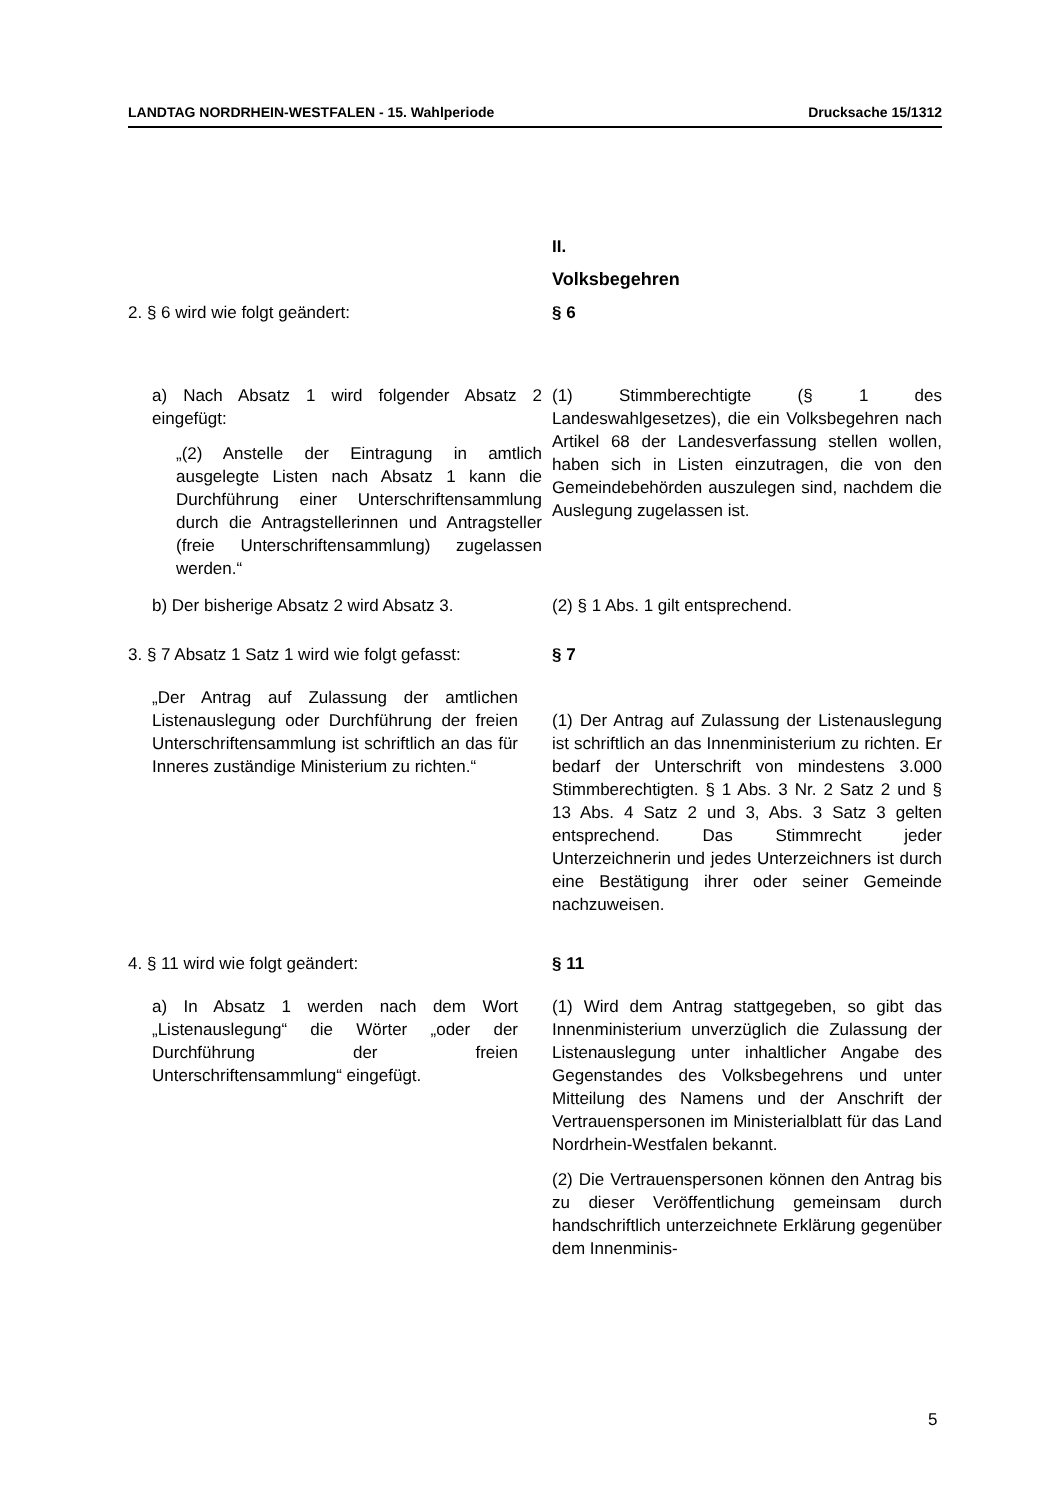LANDTAG NORDRHEIN-WESTFALEN - 15. Wahlperiode Drucksache 15/1312
II.
Volksbegehren
2. § 6 wird wie folgt geändert: § 6
a) Nach Absatz 1 wird folgender Absatz 2 eingefügt:
„(2) Anstelle der Eintragung in amtlich ausgelegte Listen nach Absatz 1 kann die Durchführung einer Unterschriftensammlung durch die Antragstellerinnen und Antragsteller (freie Unterschriftensammlung) zugelassen werden.“
(1) Stimmberechtigte (§ 1 des Landeswahlgesetzes), die ein Volksbegehren nach Artikel 68 der Landesverfassung stellen wollen, haben sich in Listen einzutragen, die von den Gemeindebehörden auszulegen sind, nachdem die Auslegung zugelassen ist.
b) Der bisherige Absatz 2 wird Absatz 3.
(2) § 1 Abs. 1 gilt entsprechend.
3. § 7 Absatz 1 Satz 1 wird wie folgt gefasst:
„Der Antrag auf Zulassung der amtlichen Listenauslegung oder Durchführung der freien Unterschriftensammlung ist schriftlich an das für Inneres zuständige Ministerium zu richten.“
§ 7
(1) Der Antrag auf Zulassung der Listenauslegung ist schriftlich an das Innenministerium zu richten. Er bedarf der Unterschrift von mindestens 3.000 Stimmberechtigten. § 1 Abs. 3 Nr. 2 Satz 2 und § 13 Abs. 4 Satz 2 und 3, Abs. 3 Satz 3 gelten entsprechend. Das Stimmrecht jeder Unterzeichnerin und jedes Unterzeichners ist durch eine Bestätigung ihrer oder seiner Gemeinde nachzuweisen.
4. § 11 wird wie folgt geändert:
a) In Absatz 1 werden nach dem Wort „Listenauslegung“ die Wörter „oder der Durchführung der freien Unterschriftensammlung“ eingefügt.
§ 11
(1) Wird dem Antrag stattgegeben, so gibt das Innenministerium unverzüglich die Zulassung der Listenauslegung unter inhaltlicher Angabe des Gegenstandes des Volksbegehrens und unter Mitteilung des Namens und der Anschrift der Vertrauenspersonen im Ministerialblatt für das Land Nordrhein-Westfalen bekannt.
(2) Die Vertrauenspersonen können den Antrag bis zu dieser Veröffentlichung gemeinsam durch handschriftlich unterzeichnete Erklärung gegenüber dem Innenminis-
5